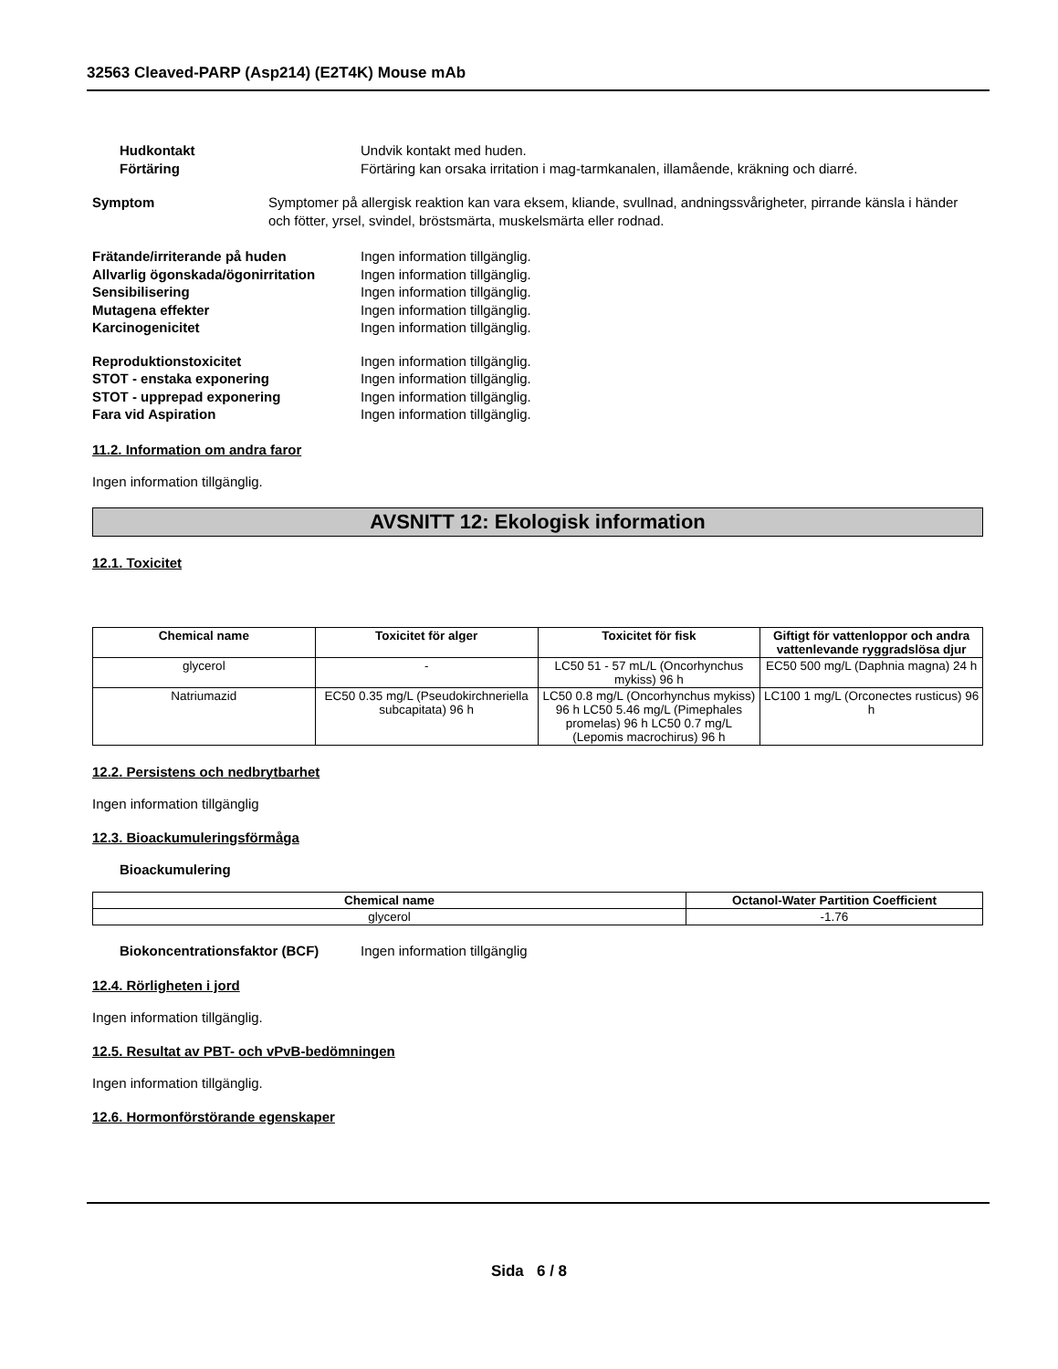32563 Cleaved-PARP (Asp214) (E2T4K) Mouse mAb
Hudkontakt Undvik kontakt med huden.
Förtäring Förtäring kan orsaka irritation i mag-tarmkanalen, illamående, kräkning och diarré.
Symptom Symptomer på allergisk reaktion kan vara eksem, kliande, svullnad, andningssvårigheter, pirrande känsla i händer och fötter, yrsel, svindel, bröstsmärta, muskelsmärta eller rodnad.
Frätande/irriterande på huden Ingen information tillgänglig.
Allvarlig ögonskada/ögonirritation
Ingen information tillgänglig.
Sensibilisering Ingen information tillgänglig.
Mutagena effekter Ingen information tillgänglig.
Karcinogenicitet Ingen information tillgänglig.
Reproduktionstoxicitet Ingen information tillgänglig.
STOT - enstaka exponering Ingen information tillgänglig.
STOT - upprepad exponering Ingen information tillgänglig.
Fara vid Aspiration Ingen information tillgänglig.
11.2. Information om andra faror
Ingen information tillgänglig.
AVSNITT 12: Ekologisk information
12.1. Toxicitet
| Chemical name | Toxicitet för alger | Toxicitet för fisk | Giftigt för vattenloppor och andra vattenlevande ryggradslösa djur |
| --- | --- | --- | --- |
| glycerol | - | LC50 51 - 57 mL/L (Oncorhynchus mykiss) 96 h | EC50 500 mg/L (Daphnia magna) 24 h |
| Natriumazid | EC50 0.35 mg/L (Pseudokirchneriella subcapitata) 96 h | LC50 0.8 mg/L (Oncorhynchus mykiss) 96 h LC50 5.46 mg/L (Pimephales promelas) 96 h LC50 0.7 mg/L (Lepomis macrochirus) 96 h | LC100 1 mg/L (Orconectes rusticus) 96 h |
12.2. Persistens och nedbrytbarhet
Ingen information tillgänglig
12.3. Bioackumuleringsförmåga
Bioackumulering
| Chemical name | Octanol-Water Partition Coefficient |
| --- | --- |
| glycerol | -1.76 |
Biokoncentrationsfaktor (BCF) Ingen information tillgänglig
12.4. Rörligheten i jord
Ingen information tillgänglig.
12.5. Resultat av PBT- och vPvB-bedömningen
Ingen information tillgänglig.
12.6. Hormonförstörande egenskaper
Sida 6 / 8